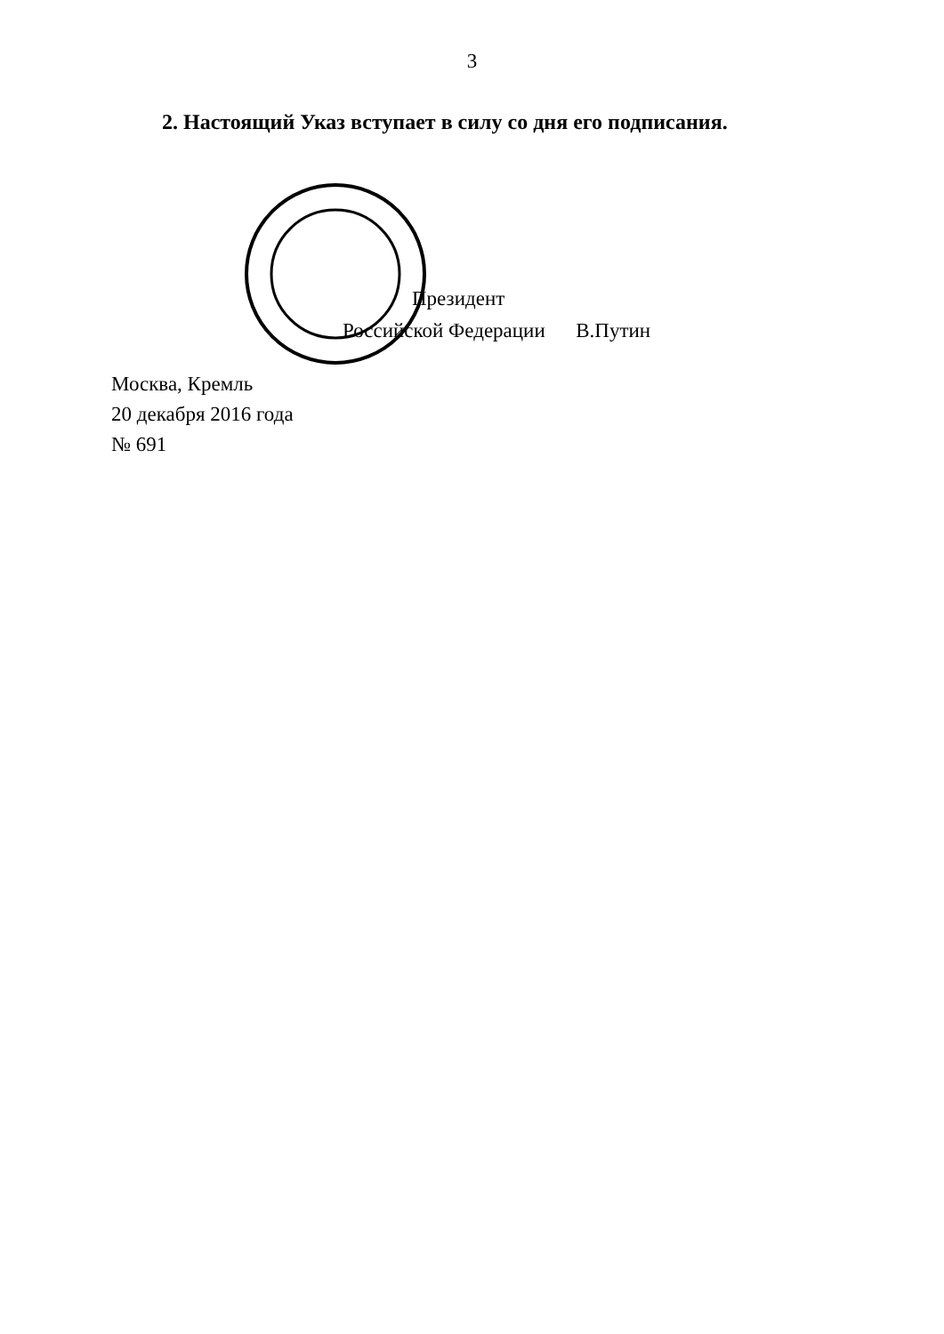3
2. Настоящий Указ вступает в силу со дня его подписания.
Президент
Российской Федерации В.Путин
Москва, Кремль
20 декабря 2016 года
№ 691